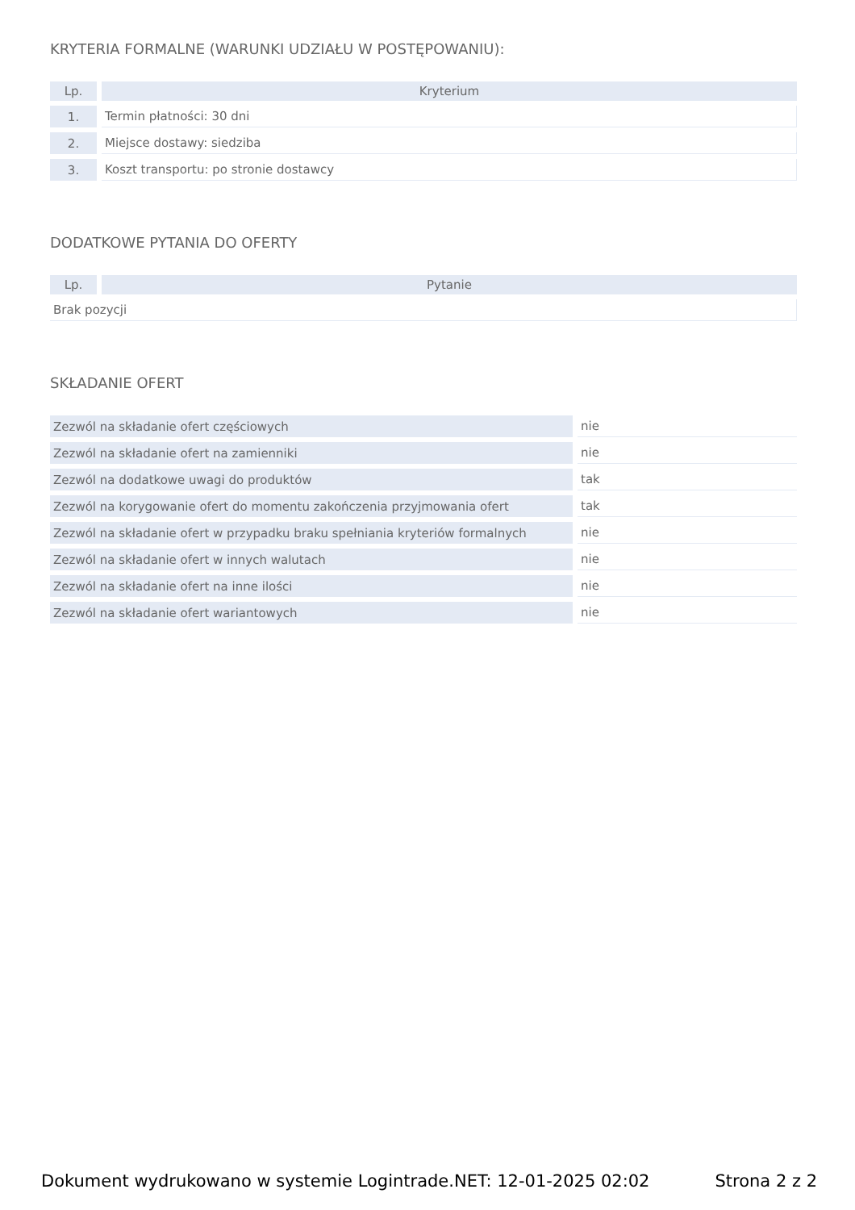KRYTERIA FORMALNE (WARUNKI UDZIAŁU W POSTĘPOWANIU):
| Lp. | Kryterium |
| --- | --- |
| 1. | Termin płatności: 30 dni |
| 2. | Miejsce dostawy: siedziba |
| 3. | Koszt transportu: po stronie dostawcy |
DODATKOWE PYTANIA DO OFERTY
| Lp. | Pytanie |
| --- | --- |
| Brak pozycji | |
SKŁADANIE OFERT
| Zezwól na składanie ofert częściowych | nie |
| Zezwól na składanie ofert na zamienniki | nie |
| Zezwól na dodatkowe uwagi do produktów | tak |
| Zezwól na korygowanie ofert do momentu zakończenia przyjmowania ofert | tak |
| Zezwól na składanie ofert w przypadku braku spełniania kryteriów formalnych | nie |
| Zezwól na składanie ofert w innych walutach | nie |
| Zezwól na składanie ofert na inne ilości | nie |
| Zezwól na składanie ofert wariantowych | nie |
Dokument wydrukowano w systemie Logintrade.NET: 12-01-2025 02:02 Strona 2 z 2